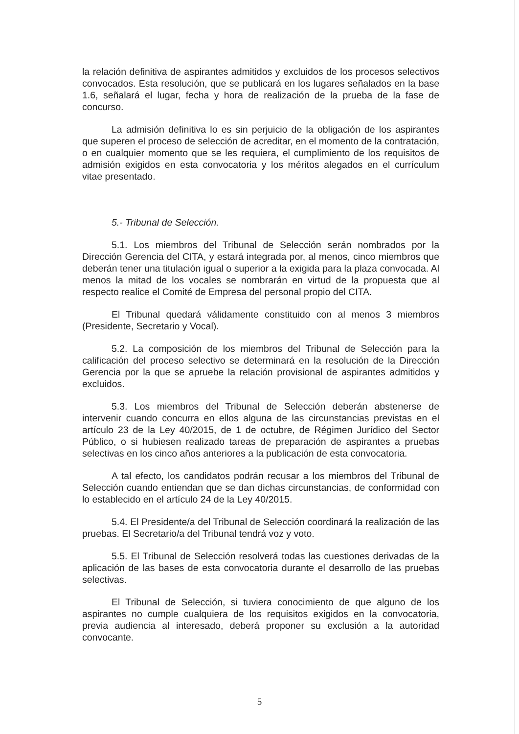la relación definitiva de aspirantes admitidos y excluidos de los procesos selectivos convocados. Esta resolución, que se publicará en los lugares señalados en la base 1.6, señalará el lugar, fecha y hora de realización de la prueba de la fase de concurso.
La admisión definitiva lo es sin perjuicio de la obligación de los aspirantes que superen el proceso de selección de acreditar, en el momento de la contratación, o en cualquier momento que se les requiera, el cumplimiento de los requisitos de admisión exigidos en esta convocatoria y los méritos alegados en el currículum vitae presentado.
5.- Tribunal de Selección.
5.1. Los miembros del Tribunal de Selección serán nombrados por la Dirección Gerencia del CITA, y estará integrada por, al menos, cinco miembros que deberán tener una titulación igual o superior a la exigida para la plaza convocada. Al menos la mitad de los vocales se nombrarán en virtud de la propuesta que al respecto realice el Comité de Empresa del personal propio del CITA.
El Tribunal quedará válidamente constituido con al menos 3 miembros (Presidente, Secretario y Vocal).
5.2. La composición de los miembros del Tribunal de Selección para la calificación del proceso selectivo se determinará en la resolución de la Dirección Gerencia por la que se apruebe la relación provisional de aspirantes admitidos y excluidos.
5.3. Los miembros del Tribunal de Selección deberán abstenerse de intervenir cuando concurra en ellos alguna de las circunstancias previstas en el artículo 23 de la Ley 40/2015, de 1 de octubre, de Régimen Jurídico del Sector Público, o si hubiesen realizado tareas de preparación de aspirantes a pruebas selectivas en los cinco años anteriores a la publicación de esta convocatoria.
A tal efecto, los candidatos podrán recusar a los miembros del Tribunal de Selección cuando entiendan que se dan dichas circunstancias, de conformidad con lo establecido en el artículo 24 de la Ley 40/2015.
5.4. El Presidente/a del Tribunal de Selección coordinará la realización de las pruebas. El Secretario/a del Tribunal tendrá voz y voto.
5.5. El Tribunal de Selección resolverá todas las cuestiones derivadas de la aplicación de las bases de esta convocatoria durante el desarrollo de las pruebas selectivas.
El Tribunal de Selección, si tuviera conocimiento de que alguno de los aspirantes no cumple cualquiera de los requisitos exigidos en la convocatoria, previa audiencia al interesado, deberá proponer su exclusión a la autoridad convocante.
5